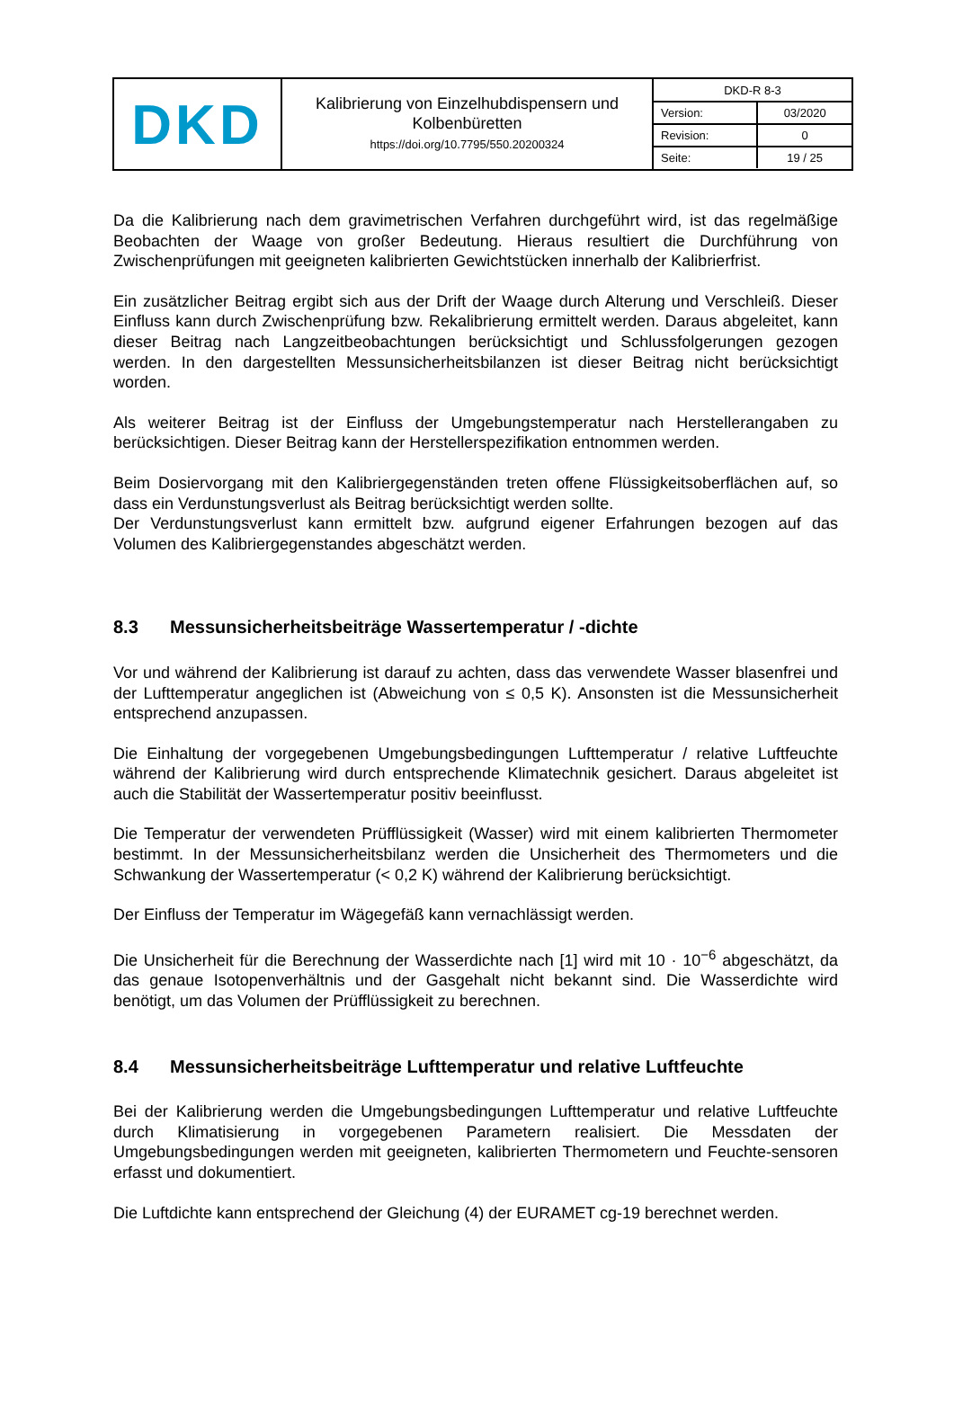| DKD | Kalibrierung von Einzelhubdispensern und Kolbenbüretten https://doi.org/10.7795/550.20200324 | / DKD-R 8-3 / / / Version: / 03/2020 / / Revision: / 0 / / Seite: / 19 / 25 / |
Da die Kalibrierung nach dem gravimetrischen Verfahren durchgeführt wird, ist das regelmäßige Beobachten der Waage von großer Bedeutung. Hieraus resultiert die Durchführung von Zwischenprüfungen mit geeigneten kalibrierten Gewichtstücken innerhalb der Kalibrierfrist.
Ein zusätzlicher Beitrag ergibt sich aus der Drift der Waage durch Alterung und Verschleiß. Dieser Einfluss kann durch Zwischenprüfung bzw. Rekalibrierung ermittelt werden. Daraus abgeleitet, kann dieser Beitrag nach Langzeitbeobachtungen berücksichtigt und Schlussfolgerungen gezogen werden. In den dargestellten Messunsicherheitsbilanzen ist dieser Beitrag nicht berücksichtigt worden.
Als weiterer Beitrag ist der Einfluss der Umgebungstemperatur nach Herstellerangaben zu berücksichtigen. Dieser Beitrag kann der Herstellerspezifikation entnommen werden.
Beim Dosiervorgang mit den Kalibriergegenständen treten offene Flüssigkeitsoberflächen auf, so dass ein Verdunstungsverlust als Beitrag berücksichtigt werden sollte.
Der Verdunstungsverlust kann ermittelt bzw. aufgrund eigener Erfahrungen bezogen auf das Volumen des Kalibriergegenstandes abgeschätzt werden.
8.3 Messunsicherheitsbeiträge Wassertemperatur / -dichte
Vor und während der Kalibrierung ist darauf zu achten, dass das verwendete Wasser blasenfrei und der Lufttemperatur angeglichen ist (Abweichung von ≤ 0,5 K). Ansonsten ist die Messunsicherheit entsprechend anzupassen.
Die Einhaltung der vorgegebenen Umgebungsbedingungen Lufttemperatur / relative Luftfeuchte während der Kalibrierung wird durch entsprechende Klimatechnik gesichert. Daraus abgeleitet ist auch die Stabilität der Wassertemperatur positiv beeinflusst.
Die Temperatur der verwendeten Prüfflüssigkeit (Wasser) wird mit einem kalibrierten Thermometer bestimmt. In der Messunsicherheitsbilanz werden die Unsicherheit des Thermometers und die Schwankung der Wassertemperatur (< 0,2 K) während der Kalibrierung berücksichtigt.
Der Einfluss der Temperatur im Wägegefäß kann vernachlässigt werden.
Die Unsicherheit für die Berechnung der Wasserdichte nach [1] wird mit 10 · 10<sup>−6</sup> abgeschätzt, da das genaue Isotopenverhältnis und der Gasgehalt nicht bekannt sind. Die Wasserdichte wird benötigt, um das Volumen der Prüfflüssigkeit zu berechnen.
8.4 Messunsicherheitsbeiträge Lufttemperatur und relative Luftfeuchte
Bei der Kalibrierung werden die Umgebungsbedingungen Lufttemperatur und relative Luftfeuchte durch Klimatisierung in vorgegebenen Parametern realisiert. Die Messdaten der Umgebungsbedingungen werden mit geeigneten, kalibrierten Thermometern und Feuchte-sensoren erfasst und dokumentiert.
Die Luftdichte kann entsprechend der Gleichung (4) der EURAMET cg-19 berechnet werden.